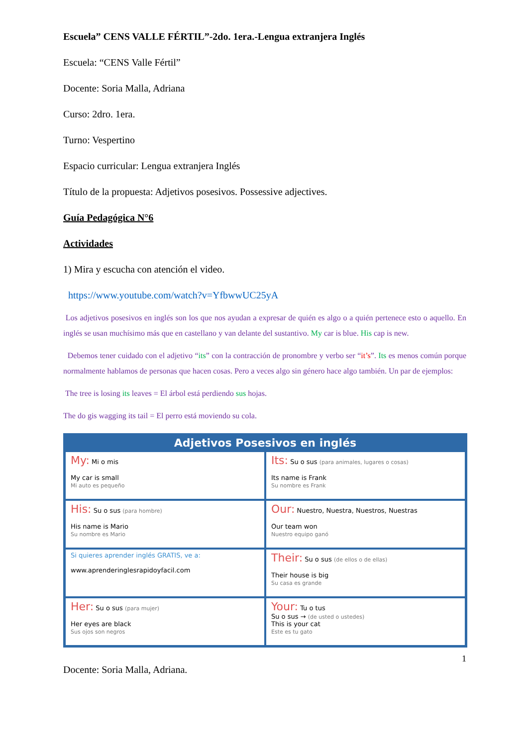Escuela” CENS VALLE FÉRTIL”-2do. 1era.-Lengua extranjera Inglés
Escuela: “CENS Valle Fértil”
Docente: Soria Malla, Adriana
Curso: 2dro. 1era.
Turno: Vespertino
Espacio curricular: Lengua extranjera Inglés
Título de la propuesta: Adjetivos posesivos. Possessive adjectives.
Guía Pedagógica N°6
Actividades
1) Mira y escucha con atención el video.
https://www.youtube.com/watch?v=YfbwwUC25yA
Los adjetivos posesivos en inglés son los que nos ayudan a expresar de quién es algo o a quién pertenece esto o aquello. En inglés se usan muchísimo más que en castellano y van delante del sustantivo. My car is blue. His cap is new.
Debemos tener cuidado con el adjetivo “its” con la contracción de pronombre y verbo ser “it’s”. Its es menos común porque normalmente hablamos de personas que hacen cosas. Pero a veces algo sin género hace algo también. Un par de ejemplos:
The tree is losing its leaves = El árbol está perdiendo sus hojas.
The do gis wagging its tail = El perro está moviendo su cola.
Adjetivos Posesivos en inglés
My: Mi o mis
My car is small
Mi auto es pequeño
Its: Su o sus (para animales, lugares o cosas)
Its name is Frank
Su nombre es Frank
His: Su o sus (para hombre)
His name is Mario
Su nombre es Mario
Our: Nuestro, Nuestra, Nuestros, Nuestras
Our team won
Nuestro equipo ganó
Si quieres aprender inglés GRATIS, ve a:
www.aprenderinglesrapidoyfacil.com
Their: Su o sus (de ellos o de ellas)
Their house is big
Su casa es grande
Her: Su o sus (para mujer)
Her eyes are black
Sus ojos son negros
Your: Tu o tus
Su o sus → (de usted o ustedes)
This is your cat
Este es tu gato
1
Docente: Soria Malla, Adriana.